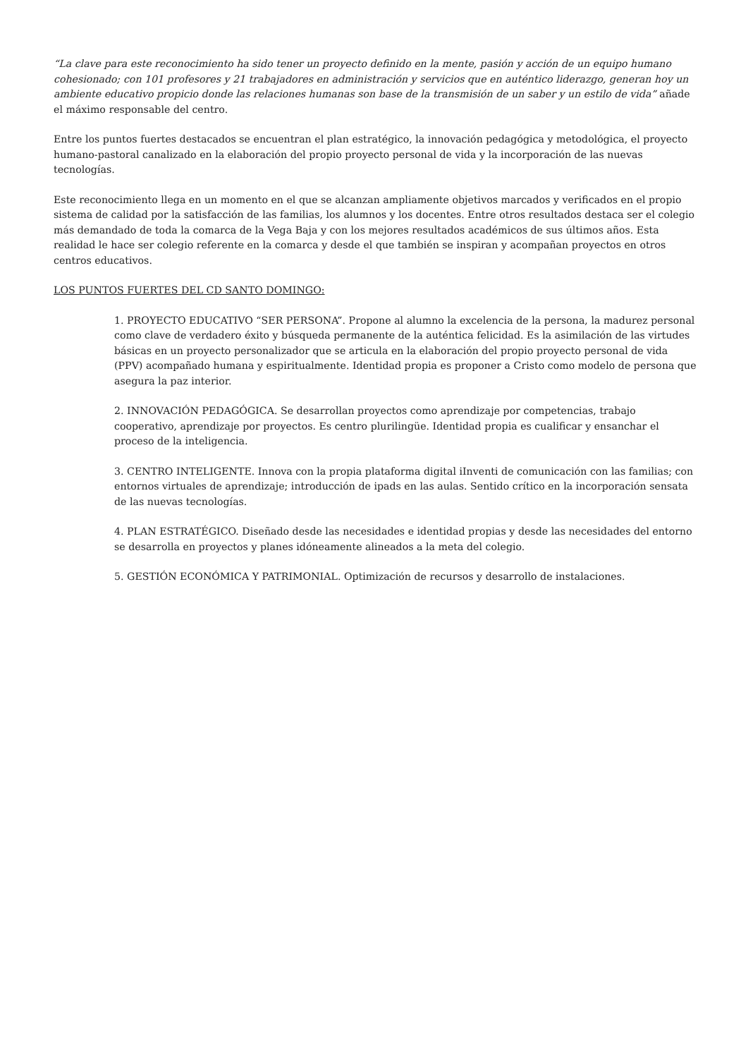“La clave para este reconocimiento ha sido tener un proyecto definido en la mente, pasión y acción de un equipo humano cohesionado; con 101 profesores y 21 trabajadores en administración y servicios que en auténtico liderazgo, generan hoy un ambiente educativo propicio donde las relaciones humanas son base de la transmisión de un saber y un estilo de vida” añade el máximo responsable del centro.
Entre los puntos fuertes destacados se encuentran el plan estratégico, la innovación pedagógica y metodológica, el proyecto humano-pastoral canalizado en la elaboración del propio proyecto personal de vida y la incorporación de las nuevas tecnologías.
Este reconocimiento llega en un momento en el que se alcanzan ampliamente objetivos marcados y verificados en el propio sistema de calidad por la satisfacción de las familias, los alumnos y los docentes. Entre otros resultados destaca ser el colegio más demandado de toda la comarca de la Vega Baja y con los mejores resultados académicos de sus últimos años. Esta realidad le hace ser colegio referente en la comarca y desde el que también se inspiran y acompañan proyectos en otros centros educativos.
LOS PUNTOS FUERTES DEL CD SANTO DOMINGO:
1. PROYECTO EDUCATIVO “SER PERSONA”. Propone al alumno la excelencia de la persona, la madurez personal como clave de verdadero éxito y búsqueda permanente de la auténtica felicidad. Es la asimilación de las virtudes básicas en un proyecto personalizador que se articula en la elaboración del propio proyecto personal de vida (PPV) acompañado humana y espiritualmente. Identidad propia es proponer a Cristo como modelo de persona que asegura la paz interior.
2. INNOVACIÓN PEDAGÓGICA. Se desarrollan proyectos como aprendizaje por competencias, trabajo cooperativo, aprendizaje por proyectos. Es centro plurilingüe. Identidad propia es cualificar y ensanchar el proceso de la inteligencia.
3. CENTRO INTELIGENTE. Innova con la propia plataforma digital iInventi de comunicación con las familias; con entornos virtuales de aprendizaje; introducción de ipads en las aulas. Sentido crítico en la incorporación sensata de las nuevas tecnologías.
4. PLAN ESTRATÉGICO. Diseñado desde las necesidades e identidad propias y desde las necesidades del entorno se desarrolla en proyectos y planes idóneamente alineados a la meta del colegio.
5. GESTIÓN ECONÓMICA Y PATRIMONIAL. Optimización de recursos y desarrollo de instalaciones.